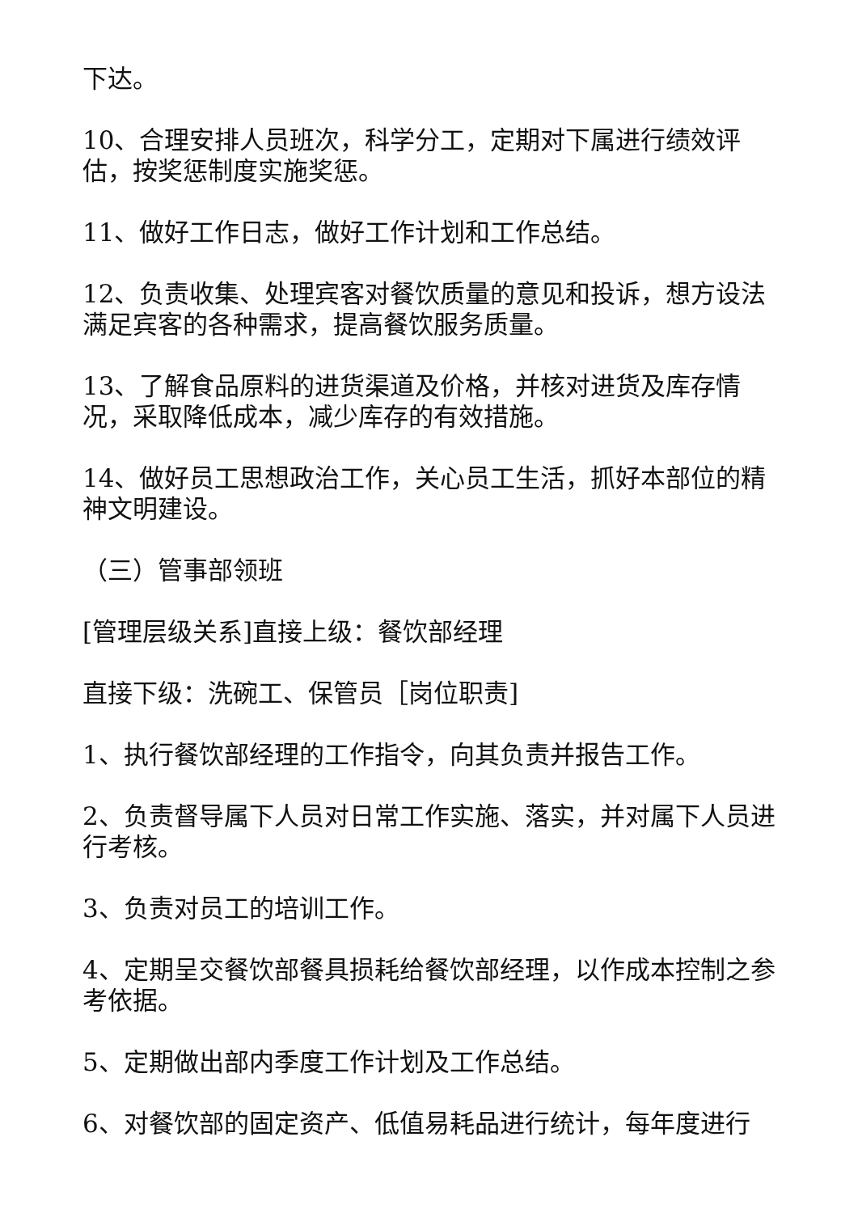下达。
10、合理安排人员班次，科学分工，定期对下属进行绩效评估，按奖惩制度实施奖惩。
11、做好工作日志，做好工作计划和工作总结。
12、负责收集、处理宾客对餐饮质量的意见和投诉，想方设法满足宾客的各种需求，提高餐饮服务质量。
13、了解食品原料的进货渠道及价格，并核对进货及库存情况，采取降低成本，减少库存的有效措施。
14、做好员工思想政治工作，关心员工生活，抓好本部位的精神文明建设。
（三）管事部领班
[管理层级关系]直接上级：餐饮部经理
直接下级：洗碗工、保管员［岗位职责]
1、执行餐饮部经理的工作指令，向其负责并报告工作。
2、负责督导属下人员对日常工作实施、落实，并对属下人员进行考核。
3、负责对员工的培训工作。
4、定期呈交餐饮部餐具损耗给餐饮部经理，以作成本控制之参考依据。
5、定期做出部内季度工作计划及工作总结。
6、对餐饮部的固定资产、低值易耗品进行统计，每年度进行